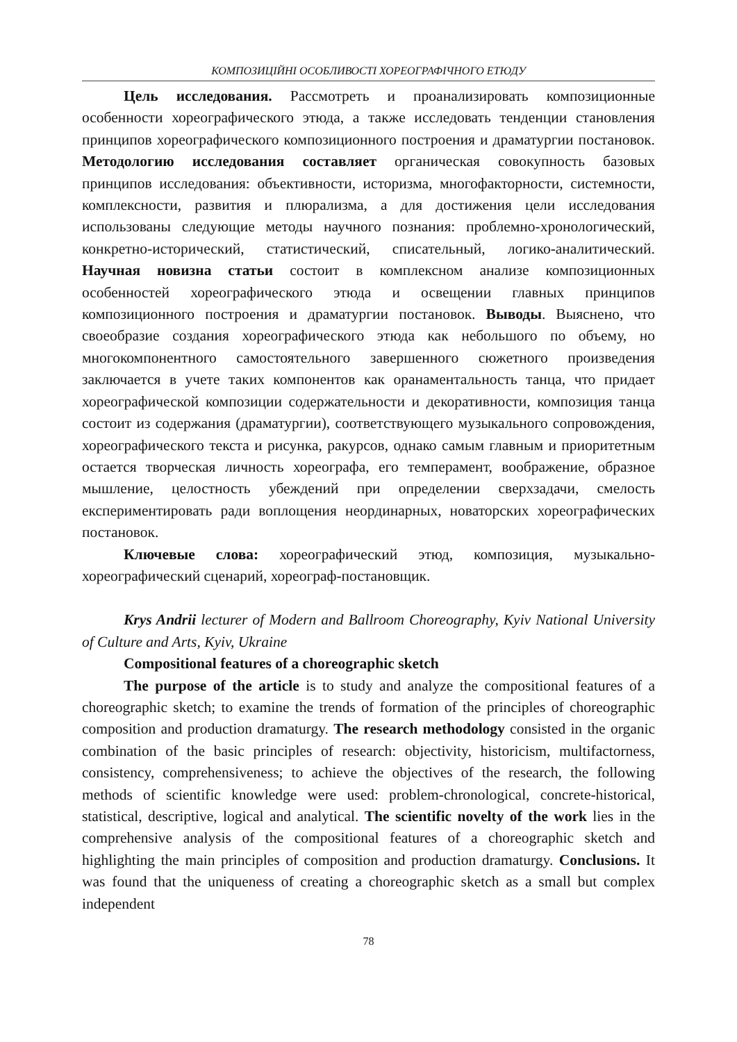КОМПОЗИЦІЙНІ ОСОБЛИВОСТІ ХОРЕОГРАФІЧНОГО ЕТЮДУ
Цель исследования. Рассмотреть и проанализировать композиционные особенности хореографического этюда, а также исследовать тенденции становления принципов хореографического композиционного построения и драматургии постановок. Методологию исследования составляет органическая совокупность базовых принципов исследования: объективности, историзма, многофакторности, системности, комплексности, развития и плюрализма, а для достижения цели исследования использованы следующие методы научного познания: проблемно-хронологический, конкретно-исторический, статистический, списательный, логико-аналитический. Научная новизна статьи состоит в комплексном анализе композиционных особенностей хореографического этюда и освещении главных принципов композиционного построения и драматургии постановок. Выводы. Выяснено, что своеобразие создания хореографического этюда как небольшого по объему, но многокомпонентного самостоятельного завершенного сюжетного произведения заключается в учете таких компонентов как оранаментальность танца, что придает хореографической композиции содержательности и декоративности, композиция танца состоит из содержания (драматургии), соответствующего музыкального сопровождения, хореографического текста и рисунка, ракурсов, однако самым главным и приоритетным остается творческая личность хореографа, его темперамент, воображение, образное мышление, целостность убеждений при определении сверхзадачи, смелость експериментировать ради воплощения неординарных, новаторских хореографических постановок.
Ключевые слова: хореографический этюд, композиция, музыкально-хореографический сценарий, хореограф-постановщик.
Krys Andrii lecturer of Modern and Ballroom Choreography, Kyiv National University of Culture and Arts, Kyiv, Ukraine
Compositional features of a choreographic sketch
The purpose of the article is to study and analyze the compositional features of a choreographic sketch; to examine the trends of formation of the principles of choreographic composition and production dramaturgy. The research methodology consisted in the organic combination of the basic principles of research: objectivity, historicism, multifactorness, consistency, comprehensiveness; to achieve the objectives of the research, the following methods of scientific knowledge were used: problem-chronological, concrete-historical, statistical, descriptive, logical and analytical. The scientific novelty of the work lies in the comprehensive analysis of the compositional features of a choreographic sketch and highlighting the main principles of composition and production dramaturgy. Conclusions. It was found that the uniqueness of creating a choreographic sketch as a small but complex independent
78